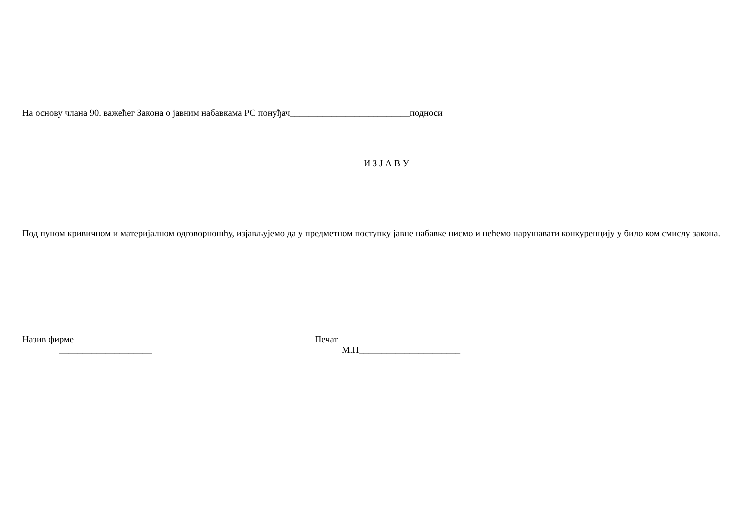На основу члана 90. важећег Закона о јавним набавкама РС понуђач__________________________подноси
И З Ј А В У
Под пуном кривичном и материјалном одговорношћу, изјављујемо да у предметном поступку јавне набавке нисмо и нећемо нарушавати конкуренцију у било ком смислу закона.
Назив фирме
____________________
Печат
М.П______________________